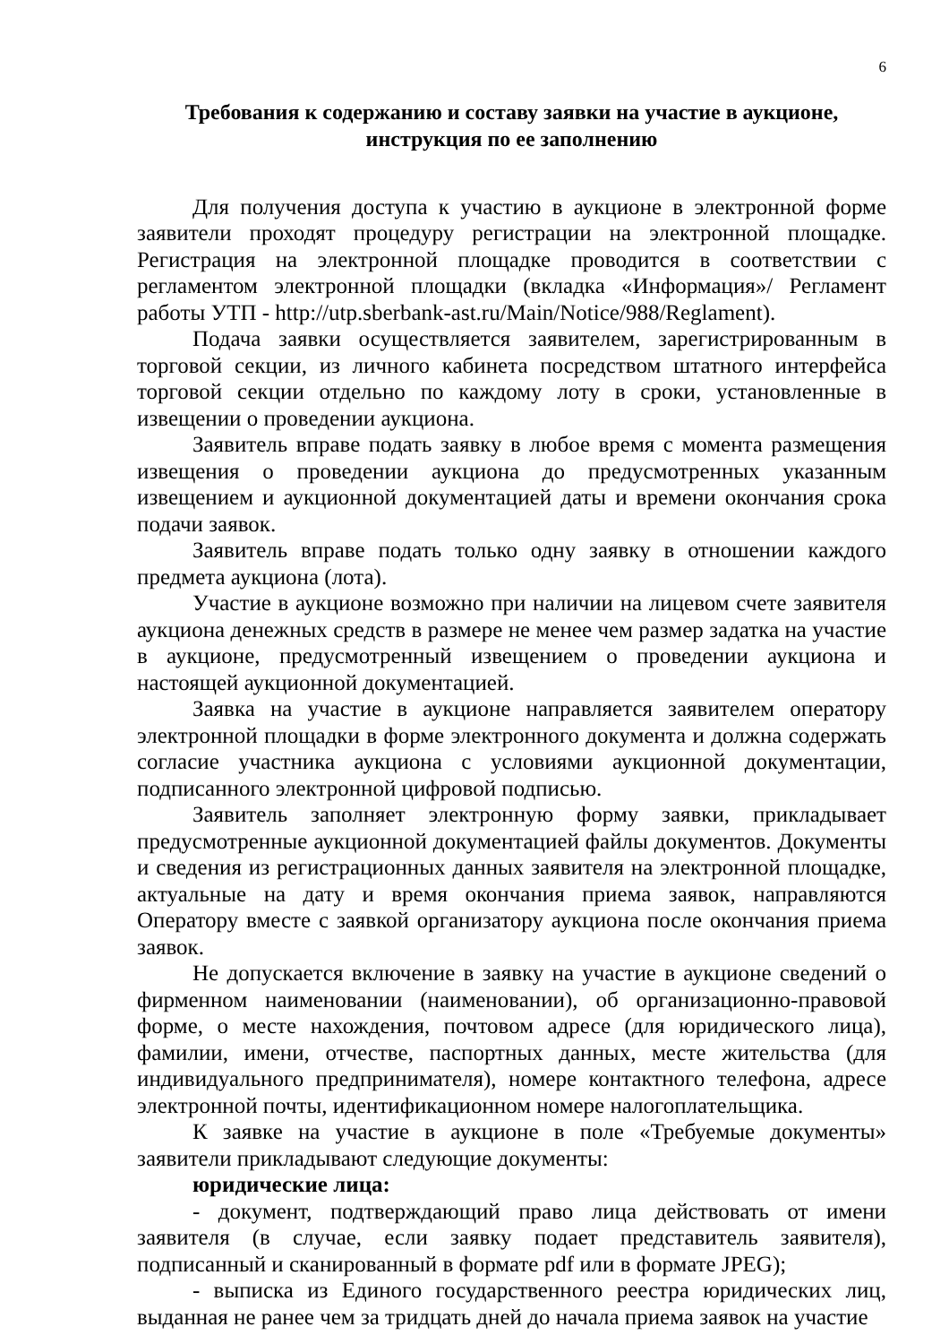6
Требования к содержанию и составу заявки на участие в аукционе,
инструкция по ее заполнению
Для получения доступа к участию в аукционе в электронной форме заявители проходят процедуру регистрации на электронной площадке. Регистрация на электронной площадке проводится в соответствии с регламентом электронной площадки (вкладка «Информация»/ Регламент работы УТП - http://utp.sberbank-ast.ru/Main/Notice/988/Reglament).
Подача заявки осуществляется заявителем, зарегистрированным в торговой секции, из личного кабинета посредством штатного интерфейса торговой секции отдельно по каждому лоту в сроки, установленные в извещении о проведении аукциона.
Заявитель вправе подать заявку в любое время с момента размещения извещения о проведении аукциона до предусмотренных указанным извещением и аукционной документацией даты и времени окончания срока подачи заявок.
Заявитель вправе подать только одну заявку в отношении каждого предмета аукциона (лота).
Участие в аукционе возможно при наличии на лицевом счете заявителя аукциона денежных средств в размере не менее чем размер задатка на участие в аукционе, предусмотренный извещением о проведении аукциона и настоящей аукционной документацией.
Заявка на участие в аукционе направляется заявителем оператору электронной площадки в форме электронного документа и должна содержать согласие участника аукциона с условиями аукционной документации, подписанного электронной цифровой подписью.
Заявитель заполняет электронную форму заявки, прикладывает предусмотренные аукционной документацией файлы документов. Документы и сведения из регистрационных данных заявителя на электронной площадке, актуальные на дату и время окончания приема заявок, направляются Оператору вместе с заявкой организатору аукциона после окончания приема заявок.
Не допускается включение в заявку на участие в аукционе сведений о фирменном наименовании (наименовании), об организационно-правовой форме, о месте нахождения, почтовом адресе (для юридического лица), фамилии, имени, отчестве, паспортных данных, месте жительства (для индивидуального предпринимателя), номере контактного телефона, адресе электронной почты, идентификационном номере налогоплательщика.
К заявке на участие в аукционе в поле «Требуемые документы» заявители прикладывают следующие документы:
юридические лица:
- документ, подтверждающий право лица действовать от имени заявителя (в случае, если заявку подает представитель заявителя), подписанный и сканированный в формате pdf или в формате JPEG);
- выписка из Единого государственного реестра юридических лиц, выданная не ранее чем за тридцать дней до начала приема заявок на участие